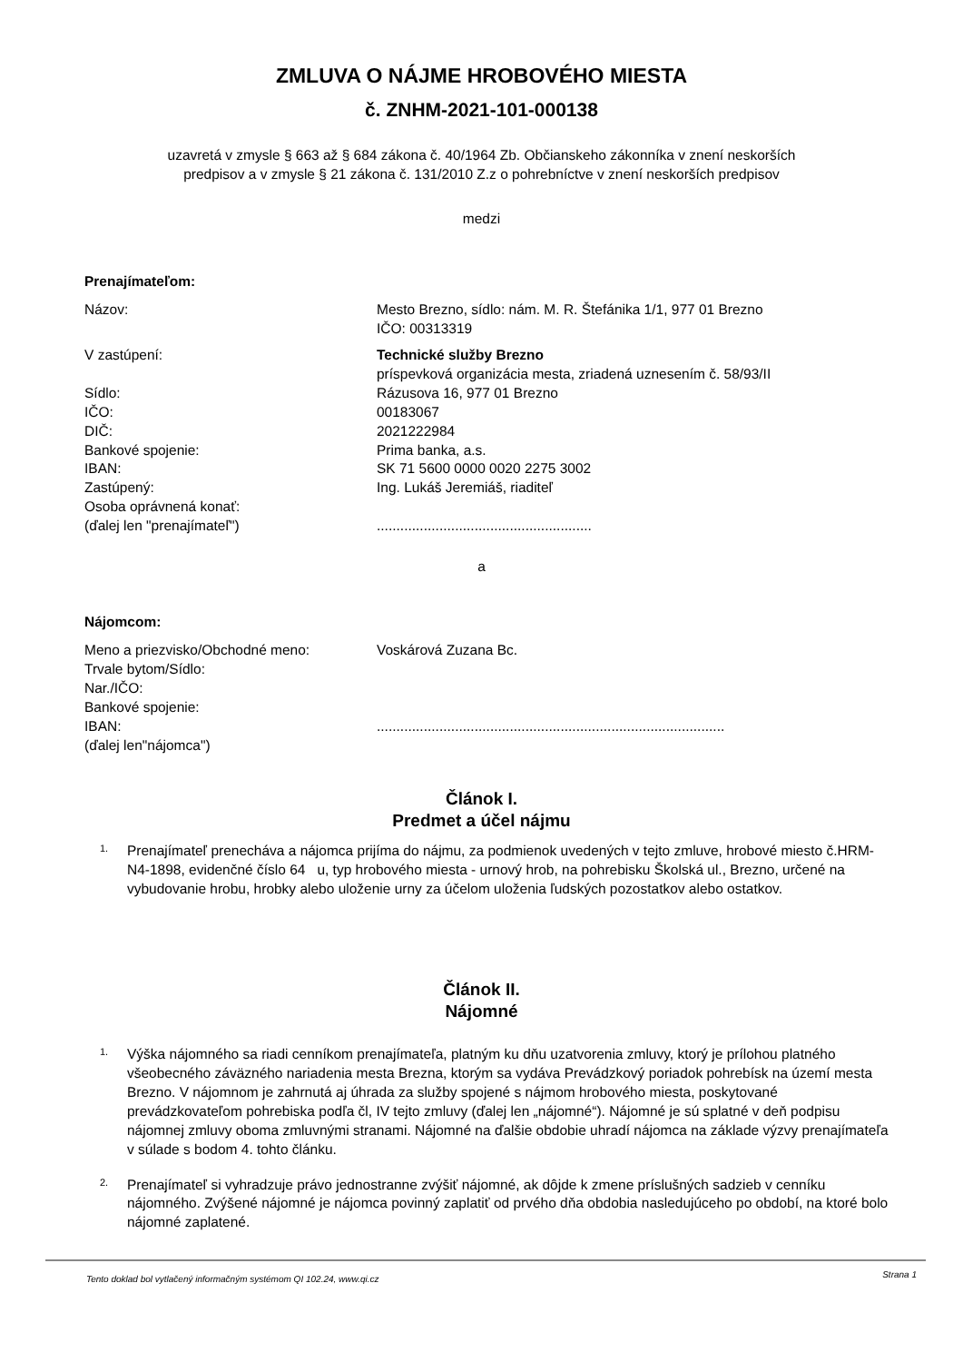ZMLUVA O NÁJME HROBOVÉHO MIESTA
č. ZNHM-2021-101-000138
uzavretá v zmysle § 663 až § 684 zákona č. 40/1964 Zb. Občianskeho zákonníka v znení neskorších
predpisov a v zmysle § 21 zákona č. 131/2010 Z.z o pohrebníctve v znení neskorších predpisov
medzi
Prenajímateľom:
Názov: Mesto Brezno, sídlo: nám. M. R. Štefánika 1/1, 977 01 Brezno
IČO: 00313319
V zastúpení: Technické služby Brezno
príspevková organizácia mesta, zriadená uznesením č. 58/93/II
Sídlo: Rázusova 16, 977 01 Brezno
IČO: 00183067
DIČ: 2021222984
Bankové spojenie: Prima banka, a.s.
IBAN: SK 71 5600 0000 0020 2275 3002
Zastúpený: Ing. Lukáš Jeremiáš, riaditeľ
Osoba oprávnená konať:
(ďalej len "prenajímateľ")
.......................................................
a
Nájomcom:
Meno a priezvisko/Obchodné meno:
Trvale bytom/Sídlo:
Nar./IČO:
Bankové spojenie:
IBAN:
(ďalej len"nájomca")
Voskárová Zuzana Bc.
.........................................................................................
Článok I.
Predmet a účel nájmu
1. Prenajímateľ prenecháva a nájomca prijíma do nájmu, za podmienok uvedených v tejto zmluve, hrobové miesto č.HRM-N4-1898, evidenčné číslo 64 u, typ hrobového miesta - urnový hrob, na pohrebisku Školská ul., Brezno, určené na vybudovanie hrobu, hrobky alebo uloženie urny za účelom uloženia ľudských pozostatkov alebo ostatkov.
Článok II.
Nájomné
1. Výška nájomného sa riadi cenníkom prenajímateľa, platným ku dňu uzatvorenia zmluvy, ktorý je prílohou platného všeobecného záväzného nariadenia mesta Brezna, ktorým sa vydáva Prevádzkový poriadok pohrebísk na území mesta Brezno. V nájomnom je zahrnutá aj úhrada za služby spojené s nájmom hrobového miesta, poskytované prevádzkovateľom pohrebiska podľa čl, IV tejto zmluvy (ďalej len „nájomné“). Nájomné je sú splatné v deň podpisu nájomnej zmluvy oboma zmluvnými stranami. Nájomné na ďalšie obdobie uhradí nájomca na základe výzvy prenajímateľa v súlade s bodom 4. tohto článku.
2. Prenajímateľ si vyhradzuje právo jednostranne zvýšiť nájomné, ak dôjde k zmene príslušných sadzieb v cenníku nájomného. Zvýšené nájomné je nájomca povinný zaplatiť od prvého dňa obdobia nasledujúceho po období, na ktoré bolo nájomné zaplatené.
Tento doklad bol vytlačený informačným systémom QI 102.24, www.qi.cz Strana 1